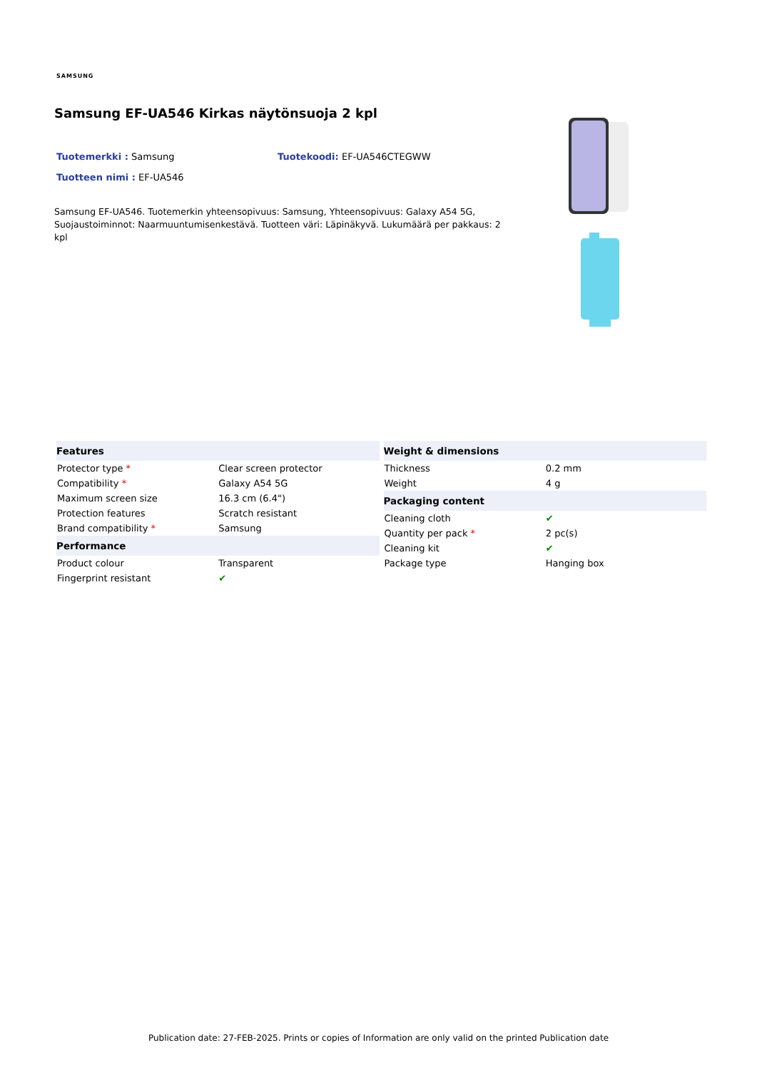SAMSUNG
Samsung EF-UA546 Kirkas näytönsuoja 2 kpl
Tuotemerkki : Samsung Tuotekoodi: EF-UA546CTEGWW
Tuotteen nimi : EF-UA546
Samsung EF-UA546. Tuotemerkin yhteensopivuus: Samsung, Yhteensopivuus: Galaxy A54 5G, Suojaustoiminnot: Naarmuuntumisenkestävä. Tuotteen väri: Läpinäkyvä. Lukumäärä per pakkaus: 2 kpl
| Features | |
| --- | --- |
| Protector type * | Clear screen protector |
| Compatibility * | Galaxy A54 5G |
| Maximum screen size | 16.3 cm (6.4") |
| Protection features | Scratch resistant |
| Brand compatibility * | Samsung |
| Performance | |
| Product colour | Transparent |
| Fingerprint resistant | ✔ |
| Weight & dimensions | |
| --- | --- |
| Thickness | 0.2 mm |
| Weight | 4 g |
| Packaging content | |
| Cleaning cloth | ✔ |
| Quantity per pack * | 2 pc(s) |
| Cleaning kit | ✔ |
| Package type | Hanging box |
Publication date: 27-FEB-2025. Prints or copies of Information are only valid on the printed Publication date